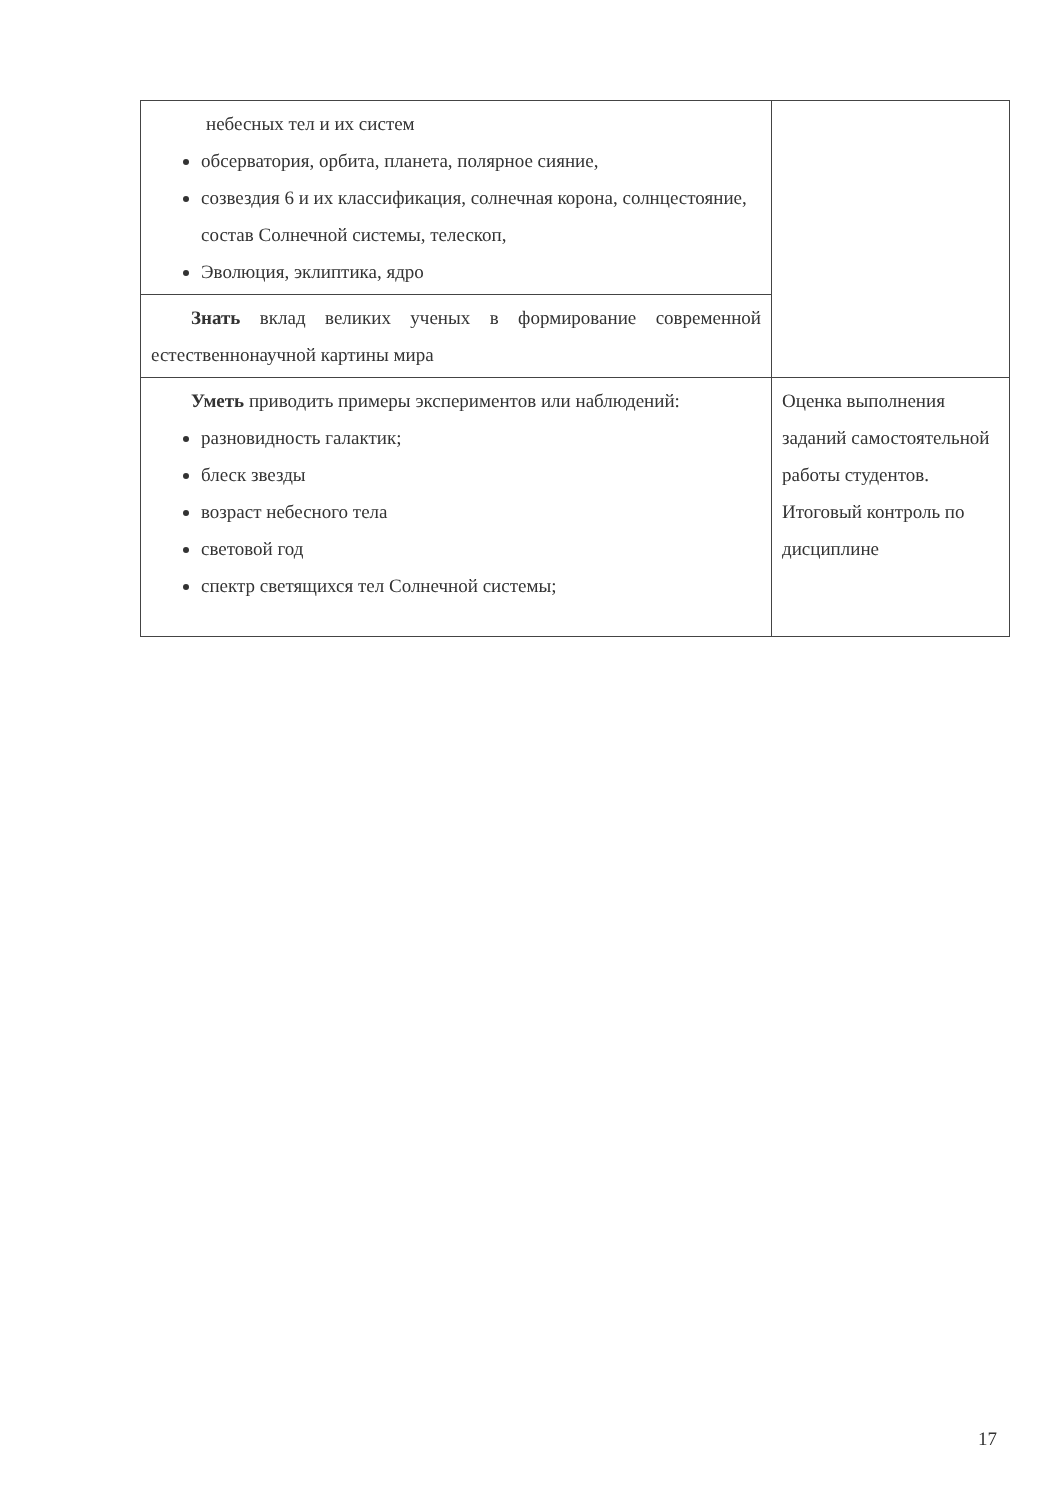| небесных тел и их систем обсерватория, орбита, планета, полярное сияние, созвездия 6 и их классификация, солнечная корона, солнцестояние, состав Солнечной системы, телескоп, Эволюция, эклиптика, ядро | |
| Знать вклад великих ученых в формирование современной естественнонаучной картины мира | |
| Уметь приводить примеры экспериментов или наблюдений: разновидность галактик; блеск звезды возраст небесного тела световой год спектр светящихся тел Солнечной системы; | Оценка выполнения заданий самостоятельной работы студентов. Итоговый контроль по дисциплине |
17